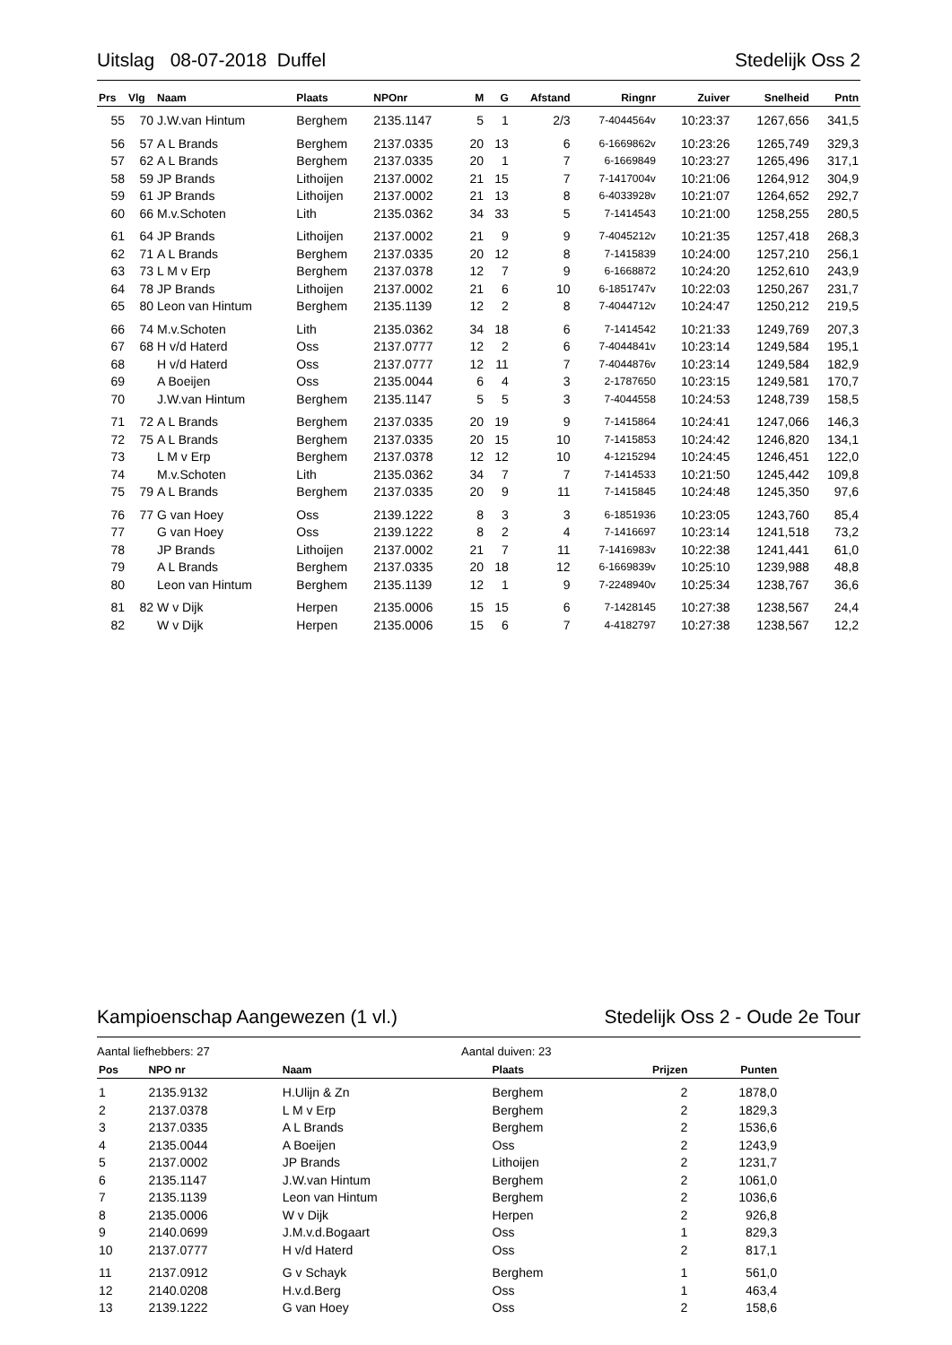Uitslag 08-07-2018 Duffel Stedelijk Oss 2
| Prs | Vlg | Naam | Plaats | NPOnr | M | G | Afstand | Ringnr | Zuiver | Snelheid | Pntn |
| --- | --- | --- | --- | --- | --- | --- | --- | --- | --- | --- | --- |
| 55 | 70 | J.W.van Hintum | Berghem | 2135.1147 | 5 | 1 | 2/3 | 7-4044564v | 10:23:37 | 1267,656 | 341,5 |
| 56 | 57 | A L Brands | Berghem | 2137.0335 | 20 | 13 | 6 | 6-1669862v | 10:23:26 | 1265,749 | 329,3 |
| 57 | 62 | A L Brands | Berghem | 2137.0335 | 20 | 1 | 7 | 6-1669849 | 10:23:27 | 1265,496 | 317,1 |
| 58 | 59 | JP Brands | Lithoijen | 2137.0002 | 21 | 15 | 7 | 7-1417004v | 10:21:06 | 1264,912 | 304,9 |
| 59 | 61 | JP Brands | Lithoijen | 2137.0002 | 21 | 13 | 8 | 6-4033928v | 10:21:07 | 1264,652 | 292,7 |
| 60 | 66 | M.v.Schoten | Lith | 2135.0362 | 34 | 33 | 5 | 7-1414543 | 10:21:00 | 1258,255 | 280,5 |
| 61 | 64 | JP Brands | Lithoijen | 2137.0002 | 21 | 9 | 9 | 7-4045212v | 10:21:35 | 1257,418 | 268,3 |
| 62 | 71 | A L Brands | Berghem | 2137.0335 | 20 | 12 | 8 | 7-1415839 | 10:24:00 | 1257,210 | 256,1 |
| 63 | 73 | L M v Erp | Berghem | 2137.0378 | 12 | 7 | 9 | 6-1668872 | 10:24:20 | 1252,610 | 243,9 |
| 64 | 78 | JP Brands | Lithoijen | 2137.0002 | 21 | 6 | 10 | 6-1851747v | 10:22:03 | 1250,267 | 231,7 |
| 65 | 80 | Leon van Hintum | Berghem | 2135.1139 | 12 | 2 | 8 | 7-4044712v | 10:24:47 | 1250,212 | 219,5 |
| 66 | 74 | M.v.Schoten | Lith | 2135.0362 | 34 | 18 | 6 | 7-1414542 | 10:21:33 | 1249,769 | 207,3 |
| 67 | 68 | H v/d Haterd | Oss | 2137.0777 | 12 | 2 | 6 | 7-4044841v | 10:23:14 | 1249,584 | 195,1 |
| 68 | | H v/d Haterd | Oss | 2137.0777 | 12 | 11 | 7 | 7-4044876v | 10:23:14 | 1249,584 | 182,9 |
| 69 | | A Boeijen | Oss | 2135.0044 | 6 | 4 | 3 | 2-1787650 | 10:23:15 | 1249,581 | 170,7 |
| 70 | | J.W.van Hintum | Berghem | 2135.1147 | 5 | 5 | 3 | 7-4044558 | 10:24:53 | 1248,739 | 158,5 |
| 71 | 72 | A L Brands | Berghem | 2137.0335 | 20 | 19 | 9 | 7-1415864 | 10:24:41 | 1247,066 | 146,3 |
| 72 | 75 | A L Brands | Berghem | 2137.0335 | 20 | 15 | 10 | 7-1415853 | 10:24:42 | 1246,820 | 134,1 |
| 73 | | L M v Erp | Berghem | 2137.0378 | 12 | 12 | 10 | 4-1215294 | 10:24:45 | 1246,451 | 122,0 |
| 74 | | M.v.Schoten | Lith | 2135.0362 | 34 | 7 | 7 | 7-1414533 | 10:21:50 | 1245,442 | 109,8 |
| 75 | 79 | A L Brands | Berghem | 2137.0335 | 20 | 9 | 11 | 7-1415845 | 10:24:48 | 1245,350 | 97,6 |
| 76 | 77 | G van Hoey | Oss | 2139.1222 | 8 | 3 | 3 | 6-1851936 | 10:23:05 | 1243,760 | 85,4 |
| 77 | | G van Hoey | Oss | 2139.1222 | 8 | 2 | 4 | 7-1416697 | 10:23:14 | 1241,518 | 73,2 |
| 78 | | JP Brands | Lithoijen | 2137.0002 | 21 | 7 | 11 | 7-1416983v | 10:22:38 | 1241,441 | 61,0 |
| 79 | | A L Brands | Berghem | 2137.0335 | 20 | 18 | 12 | 6-1669839v | 10:25:10 | 1239,988 | 48,8 |
| 80 | | Leon van Hintum | Berghem | 2135.1139 | 12 | 1 | 9 | 7-2248940v | 10:25:34 | 1238,767 | 36,6 |
| 81 | 82 | W v Dijk | Herpen | 2135.0006 | 15 | 15 | 6 | 7-1428145 | 10:27:38 | 1238,567 | 24,4 |
| 82 | | W v Dijk | Herpen | 2135.0006 | 15 | 6 | 7 | 4-4182797 | 10:27:38 | 1238,567 | 12,2 |
Kampioenschap Aangewezen (1 vl.) Stedelijk Oss 2 - Oude 2e Tour
Aantal liefhebbers: 27 Aantal duiven: 23
| Pos | NPO nr | Naam | Plaats | Prijzen | Punten |
| --- | --- | --- | --- | --- | --- |
| 1 | 2135.9132 | H.Ulijn & Zn | Berghem | 2 | 1878,0 |
| 2 | 2137.0378 | L M v Erp | Berghem | 2 | 1829,3 |
| 3 | 2137.0335 | A L Brands | Berghem | 2 | 1536,6 |
| 4 | 2135.0044 | A Boeijen | Oss | 2 | 1243,9 |
| 5 | 2137.0002 | JP Brands | Lithoijen | 2 | 1231,7 |
| 6 | 2135.1147 | J.W.van Hintum | Berghem | 2 | 1061,0 |
| 7 | 2135.1139 | Leon van Hintum | Berghem | 2 | 1036,6 |
| 8 | 2135.0006 | W v Dijk | Herpen | 2 | 926,8 |
| 9 | 2140.0699 | J.M.v.d.Bogaart | Oss | 1 | 829,3 |
| 10 | 2137.0777 | H v/d Haterd | Oss | 2 | 817,1 |
| 11 | 2137.0912 | G v Schayk | Berghem | 1 | 561,0 |
| 12 | 2140.0208 | H.v.d.Berg | Oss | 1 | 463,4 |
| 13 | 2139.1222 | G van Hoey | Oss | 2 | 158,6 |